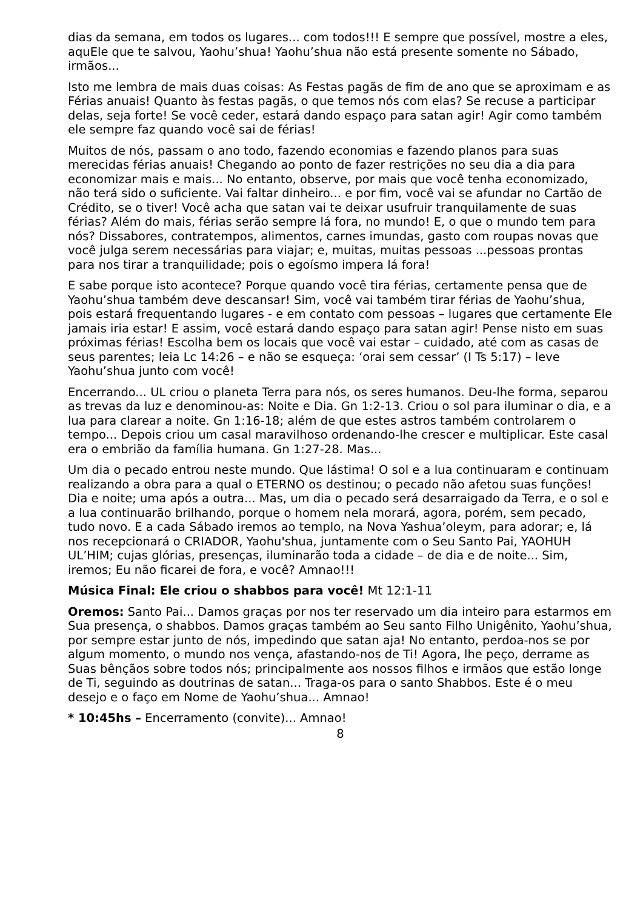dias da semana, em todos os lugares... com todos!!! E sempre que possível, mostre a eles, aquEle que te salvou, Yaohu’shua! Yaohu’shua não está presente somente no Sábado, irmãos...
Isto me lembra de mais duas coisas: As Festas pagãs de fim de ano que se aproximam e as Férias anuais! Quanto às festas pagãs, o que temos nós com elas? Se recuse a participar delas, seja forte! Se você ceder, estará dando espaço para satan agir! Agir como também ele sempre faz quando você sai de férias!
Muitos de nós, passam o ano todo, fazendo economias e fazendo planos para suas merecidas férias anuais! Chegando ao ponto de fazer restrições no seu dia a dia para economizar mais e mais... No entanto, observe, por mais que você tenha economizado, não terá sido o suficiente. Vai faltar dinheiro... e por fim, você vai se afundar no Cartão de Crédito, se o tiver! Você acha que satan vai te deixar usufruir tranquilamente de suas férias? Além do mais, férias serão sempre lá fora, no mundo! E, o que o mundo tem para nós? Dissabores, contratempos, alimentos, carnes imundas, gasto com roupas novas que você julga serem necessárias para viajar; e, muitas, muitas pessoas ...pessoas prontas para nos tirar a tranquilidade; pois o egoísmo impera lá fora!
E sabe porque isto acontece? Porque quando você tira férias, certamente pensa que de Yaohu’shua também deve descansar! Sim, você vai também tirar férias de Yaohu’shua, pois estará frequentando lugares - e em contato com pessoas – lugares que certamente Ele jamais iria estar! E assim, você estará dando espaço para satan agir! Pense nisto em suas próximas férias! Escolha bem os locais que você vai estar – cuidado, até com as casas de seus parentes; leia Lc 14:26 – e não se esqueça: ‘orai sem cessar’ (I Ts 5:17) – leve Yaohu’shua junto com você!
Encerrando... UL criou o planeta Terra para nós, os seres humanos. Deu-lhe forma, separou as trevas da luz e denominou-as: Noite e Dia. Gn 1:2-13. Criou o sol para iluminar o dia, e a lua para clarear a noite. Gn 1:16-18; além de que estes astros também controlarem o tempo... Depois criou um casal maravilhoso ordenando-lhe crescer e multiplicar. Este casal era o embrião da família humana. Gn 1:27-28. Mas...
Um dia o pecado entrou neste mundo. Que lástima! O sol e a lua continuaram e continuam realizando a obra para a qual o ETERNO os destinou; o pecado não afetou suas funções! Dia e noite; uma após a outra... Mas, um dia o pecado será desarraigado da Terra, e o sol e a lua continuarão brilhando, porque o homem nela morará, agora, porém, sem pecado, tudo novo. E a cada Sábado iremos ao templo, na Nova Yashua’oleym, para adorar; e, lá nos recepcionará o CRIADOR, Yaohu'shua, juntamente com o Seu Santo Pai, YAOHUH UL’HIM; cujas glórias, presenças, iluminarão toda a cidade – de dia e de noite... Sim, iremos; Eu não ficarei de fora, e você? Amnao!!!
Música Final: Ele criou o shabbos para você! Mt 12:1-11
Oremos: Santo Pai... Damos graças por nos ter reservado um dia inteiro para estarmos em Sua presença, o shabbos. Damos graças também ao Seu santo Filho Unigênito, Yaohu’shua, por sempre estar junto de nós, impedindo que satan aja! No entanto, perdoa-nos se por algum momento, o mundo nos vença, afastando-nos de Ti! Agora, lhe peço, derrame as Suas bênçãos sobre todos nós; principalmente aos nossos filhos e irmãos que estão longe de Ti, seguindo as doutrinas de satan... Traga-os para o santo Shabbos. Este é o meu desejo e o faço em Nome de Yaohu’shua... Amnao!
* 10:45hs – Encerramento (convite)... Amnao!
8